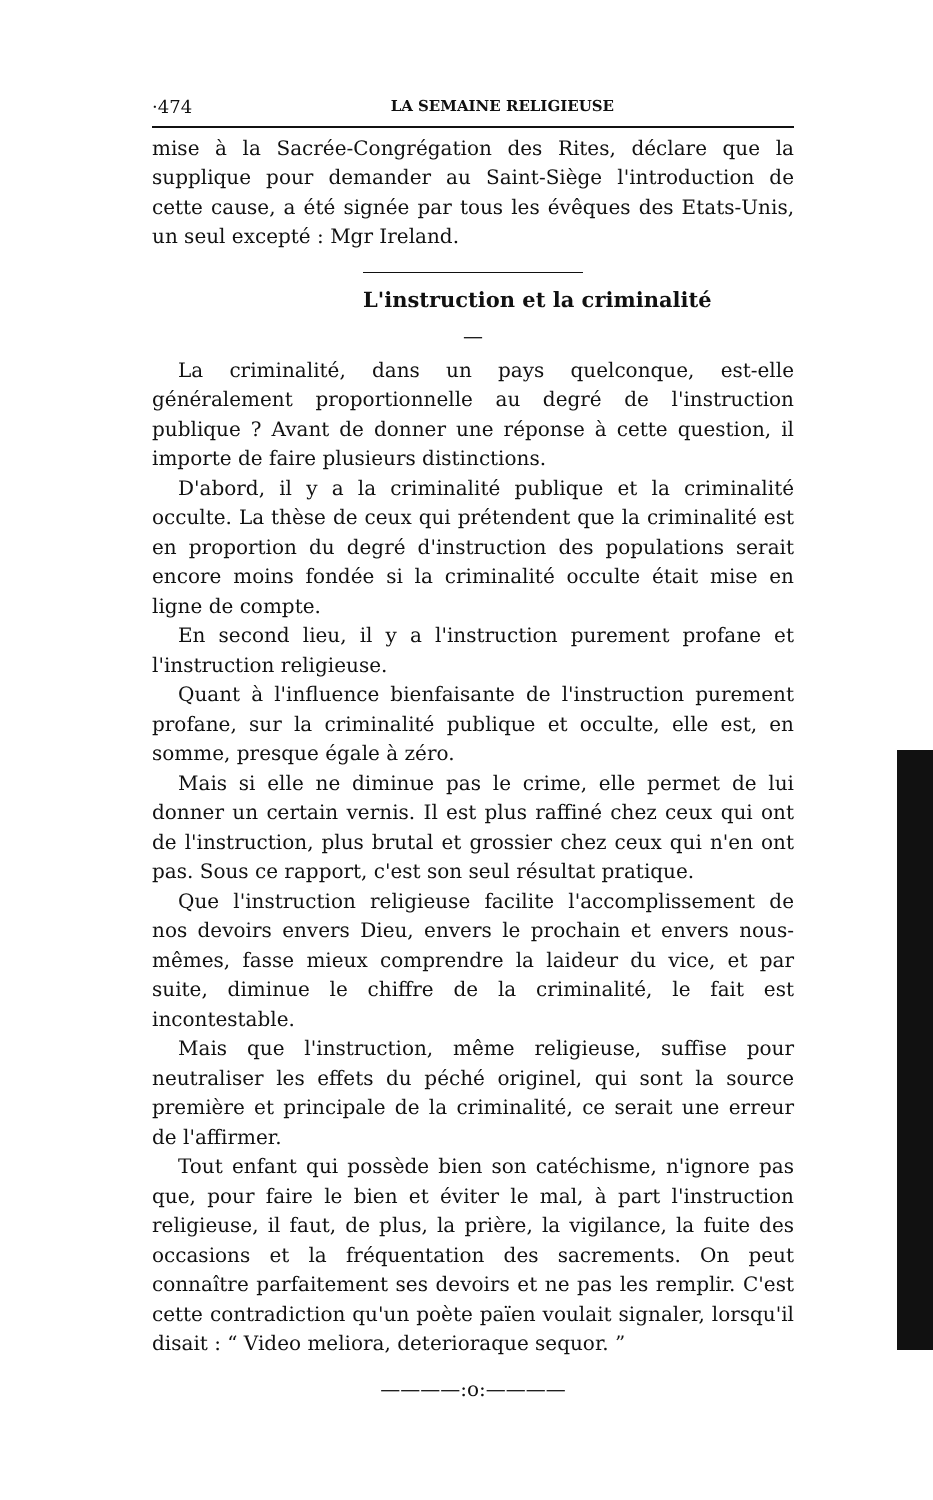·474 LA SEMAINE RELIGIEUSE
mise à la Sacrée-Congrégation des Rites, déclare que la supplique pour demander au Saint-Siège l'introduction de cette cause, a été signée par tous les évêques des Etats-Unis, un seul excepté : Mgr Ireland.
L'instruction et la criminalité
—
La criminalité, dans un pays quelconque, est-elle généralement proportionnelle au degré de l'instruction publique ? Avant de donner une réponse à cette question, il importe de faire plusieurs distinctions.
D'abord, il y a la criminalité publique et la criminalité occulte. La thèse de ceux qui prétendent que la criminalité est en proportion du degré d'instruction des populations serait encore moins fondée si la criminalité occulte était mise en ligne de compte.
En second lieu, il y a l'instruction purement profane et l'instruction religieuse.
Quant à l'influence bienfaisante de l'instruction purement profane, sur la criminalité publique et occulte, elle est, en somme, presque égale à zéro.
Mais si elle ne diminue pas le crime, elle permet de lui donner un certain vernis. Il est plus raffiné chez ceux qui ont de l'instruction, plus brutal et grossier chez ceux qui n'en ont pas. Sous ce rapport, c'est son seul résultat pratique.
Que l'instruction religieuse facilite l'accomplissement de nos devoirs envers Dieu, envers le prochain et envers nous-mêmes, fasse mieux comprendre la laideur du vice, et par suite, diminue le chiffre de la criminalité, le fait est incontestable.
Mais que l'instruction, même religieuse, suffise pour neutraliser les effets du péché originel, qui sont la source première et principale de la criminalité, ce serait une erreur de l'affirmer.
Tout enfant qui possède bien son catéchisme, n'ignore pas que, pour faire le bien et éviter le mal, à part l'instruction religieuse, il faut, de plus, la prière, la vigilance, la fuite des occasions et la fréquentation des sacrements. On peut connaître parfaitement ses devoirs et ne pas les remplir. C'est cette contradiction qu'un poète païen voulait signaler, lorsqu'il disait : “ Video meliora, deterioraque sequor. ”
————:o:————